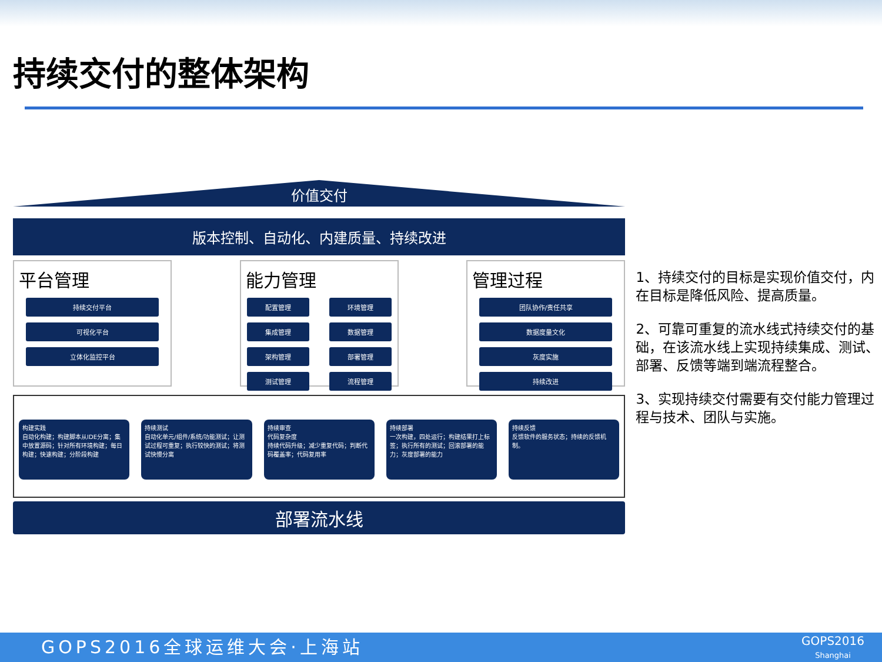持续交付的整体架构
价值交付
版本控制、自动化、内建质量、持续改进
平台管理
持续交付平台
可视化平台
立体化监控平台
能力管理
配置管理
环境管理
集成管理
数据管理
架构管理
部署管理
测试管理
流程管理
管理过程
团队协作/责任共享
数据度量文化
灰度实施
持续改进
构建实践
自动化构建；构建脚本从IDE分离；集中放置源码；针对所有环境构建；每日构建；快速构建；分阶段构建
持续测试
自动化单元/组件/系统/功能测试；让测试过程可重复；执行较快的测试；将测试快慢分离
持续审查
代码复杂度
持续代码升级；减少重复代码；判断代码覆盖率；代码复用率
持续部署
一次构建，四处运行；构建结果打上标签；执行所有的测试；回滚部署的能力；灰度部署的能力
持续反馈
反馈软件的服务状态；持续的反馈机制。
部署流水线
1、持续交付的目标是实现价值交付，内在目标是降低风险、提高质量。
2、可靠可重复的流水线式持续交付的基础，在该流水线上实现持续集成、测试、部署、反馈等端到端流程整合。
3、实现持续交付需要有交付能力管理过程与技术、团队与实施。
GOPS2016全球运维大会·上海站
GOPS2016
Shanghai